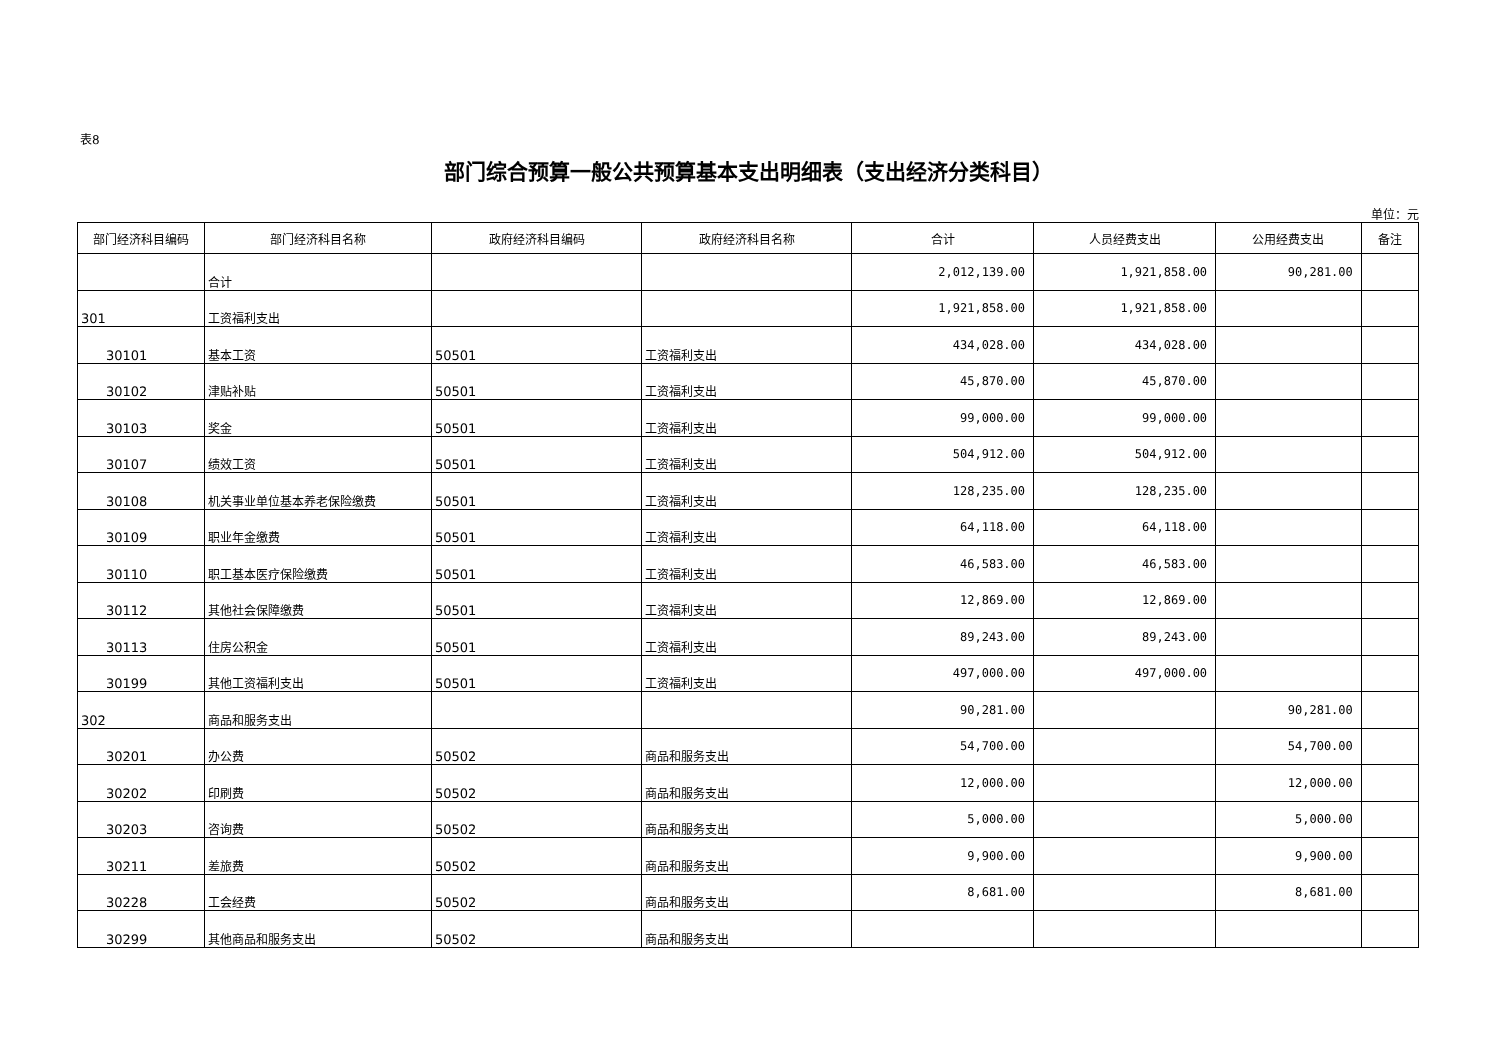表8
部门综合预算一般公共预算基本支出明细表（支出经济分类科目）
单位：元
| 部门经济科目编码 | 部门经济科目名称 | 政府经济科目编码 | 政府经济科目名称 | 合计 | 人员经费支出 | 公用经费支出 | 备注 |
| --- | --- | --- | --- | --- | --- | --- | --- |
| | 合计 | | | 2,012,139.00 | 1,921,858.00 | 90,281.00 | |
| 301 | 工资福利支出 | | | 1,921,858.00 | 1,921,858.00 | | |
| 30101 | 基本工资 | 50501 | 工资福利支出 | 434,028.00 | 434,028.00 | | |
| 30102 | 津贴补贴 | 50501 | 工资福利支出 | 45,870.00 | 45,870.00 | | |
| 30103 | 奖金 | 50501 | 工资福利支出 | 99,000.00 | 99,000.00 | | |
| 30107 | 绩效工资 | 50501 | 工资福利支出 | 504,912.00 | 504,912.00 | | |
| 30108 | 机关事业单位基本养老保险缴费 | 50501 | 工资福利支出 | 128,235.00 | 128,235.00 | | |
| 30109 | 职业年金缴费 | 50501 | 工资福利支出 | 64,118.00 | 64,118.00 | | |
| 30110 | 职工基本医疗保险缴费 | 50501 | 工资福利支出 | 46,583.00 | 46,583.00 | | |
| 30112 | 其他社会保障缴费 | 50501 | 工资福利支出 | 12,869.00 | 12,869.00 | | |
| 30113 | 住房公积金 | 50501 | 工资福利支出 | 89,243.00 | 89,243.00 | | |
| 30199 | 其他工资福利支出 | 50501 | 工资福利支出 | 497,000.00 | 497,000.00 | | |
| 302 | 商品和服务支出 | | | 90,281.00 | | 90,281.00 | |
| 30201 | 办公费 | 50502 | 商品和服务支出 | 54,700.00 | | 54,700.00 | |
| 30202 | 印刷费 | 50502 | 商品和服务支出 | 12,000.00 | | 12,000.00 | |
| 30203 | 咨询费 | 50502 | 商品和服务支出 | 5,000.00 | | 5,000.00 | |
| 30211 | 差旅费 | 50502 | 商品和服务支出 | 9,900.00 | | 9,900.00 | |
| 30228 | 工会经费 | 50502 | 商品和服务支出 | 8,681.00 | | 8,681.00 | |
| 30299 | 其他商品和服务支出 | 50502 | 商品和服务支出 | | | | |